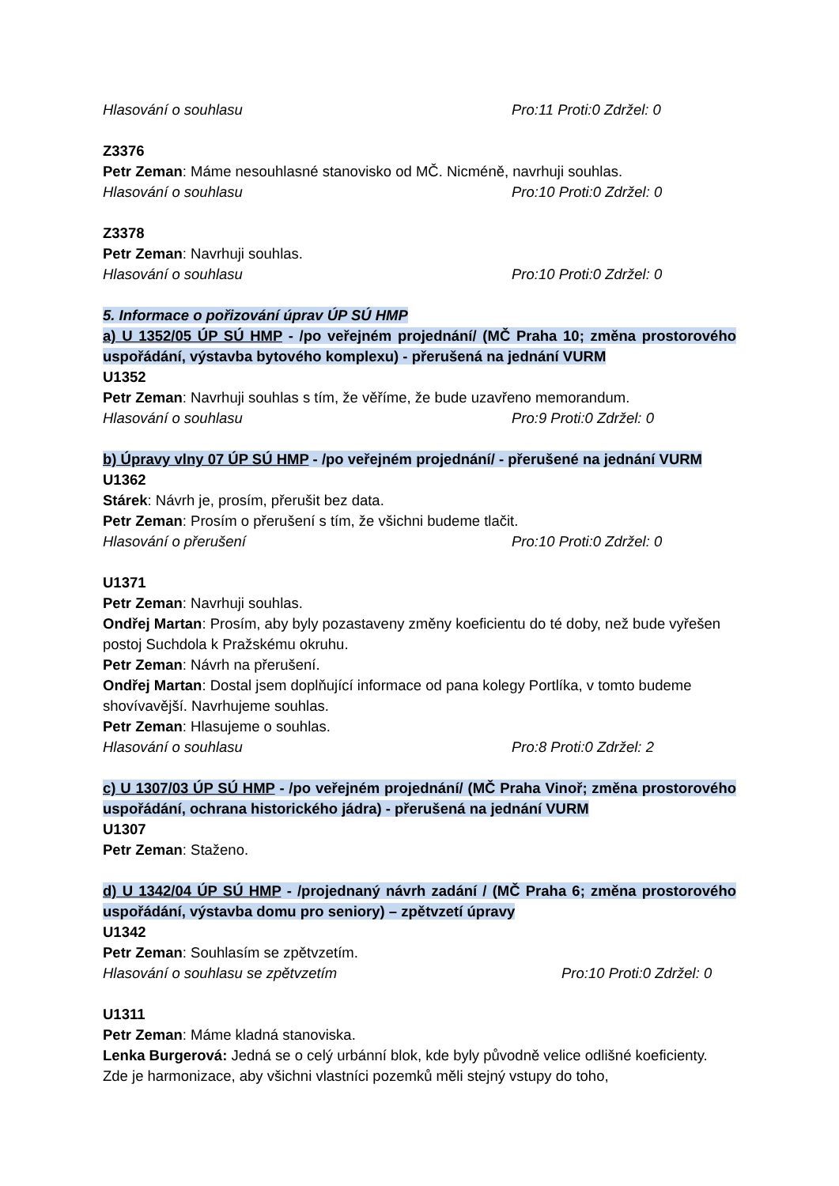Hlasování o souhlasu Pro:11 Proti:0 Zdržel: 0
Z3376
Petr Zeman: Máme nesouhlasné stanovisko od MČ. Nicméně, navrhuji souhlas.
Hlasování o souhlasu Pro:10 Proti:0 Zdržel: 0
Z3378
Petr Zeman: Navrhuji souhlas.
Hlasování o souhlasu Pro:10 Proti:0 Zdržel: 0
5. Informace o pořizování úprav ÚP SÚ HMP
a) U 1352/05 ÚP SÚ HMP - /po veřejném projednání/ (MČ Praha 10; změna prostorového uspořádání, výstavba bytového komplexu) - přerušená na jednání VURM
U1352
Petr Zeman: Navrhuji souhlas s tím, že věříme, že bude uzavřeno memorandum.
Hlasování o souhlasu Pro:9 Proti:0 Zdržel: 0
b) Úpravy vlny 07 ÚP SÚ HMP - /po veřejném projednání/ - přerušené na jednání VURM
U1362
Stárek: Návrh je, prosím, přerušit bez data.
Petr Zeman: Prosím o přerušení s tím, že všichni budeme tlačit.
Hlasování o přerušení Pro:10 Proti:0 Zdržel: 0
U1371
Petr Zeman: Navrhuji souhlas.
Ondřej Martan: Prosím, aby byly pozastaveny změny koeficientu do té doby, než bude vyřešen postoj Suchdola k Pražskému okruhu.
Petr Zeman: Návrh na přerušení.
Ondřej Martan: Dostal jsem doplňující informace od pana kolegy Portlíka, v tomto budeme shovívavější. Navrhujeme souhlas.
Petr Zeman: Hlasujeme o souhlas.
Hlasování o souhlasu Pro:8 Proti:0 Zdržel: 2
c) U 1307/03 ÚP SÚ HMP - /po veřejném projednání/ (MČ Praha Vinoř; změna prostorového uspořádání, ochrana historického jádra) - přerušená na jednání VURM
U1307
Petr Zeman: Staženo.
d) U 1342/04 ÚP SÚ HMP - /projednaný návrh zadání / (MČ Praha 6; změna prostorového uspořádání, výstavba domu pro seniory) – zpětvzetí úpravy
U1342
Petr Zeman: Souhlasím se zpětvzetím.
Hlasování o souhlasu se zpětvzetím Pro:10 Proti:0 Zdržel: 0
U1311
Petr Zeman: Máme kladná stanoviska.
Lenka Burgerová: Jedná se o celý urbánní blok, kde byly původně velice odlišné koeficienty. Zde je harmonizace, aby všichni vlastníci pozemků měli stejný vstupy do toho,